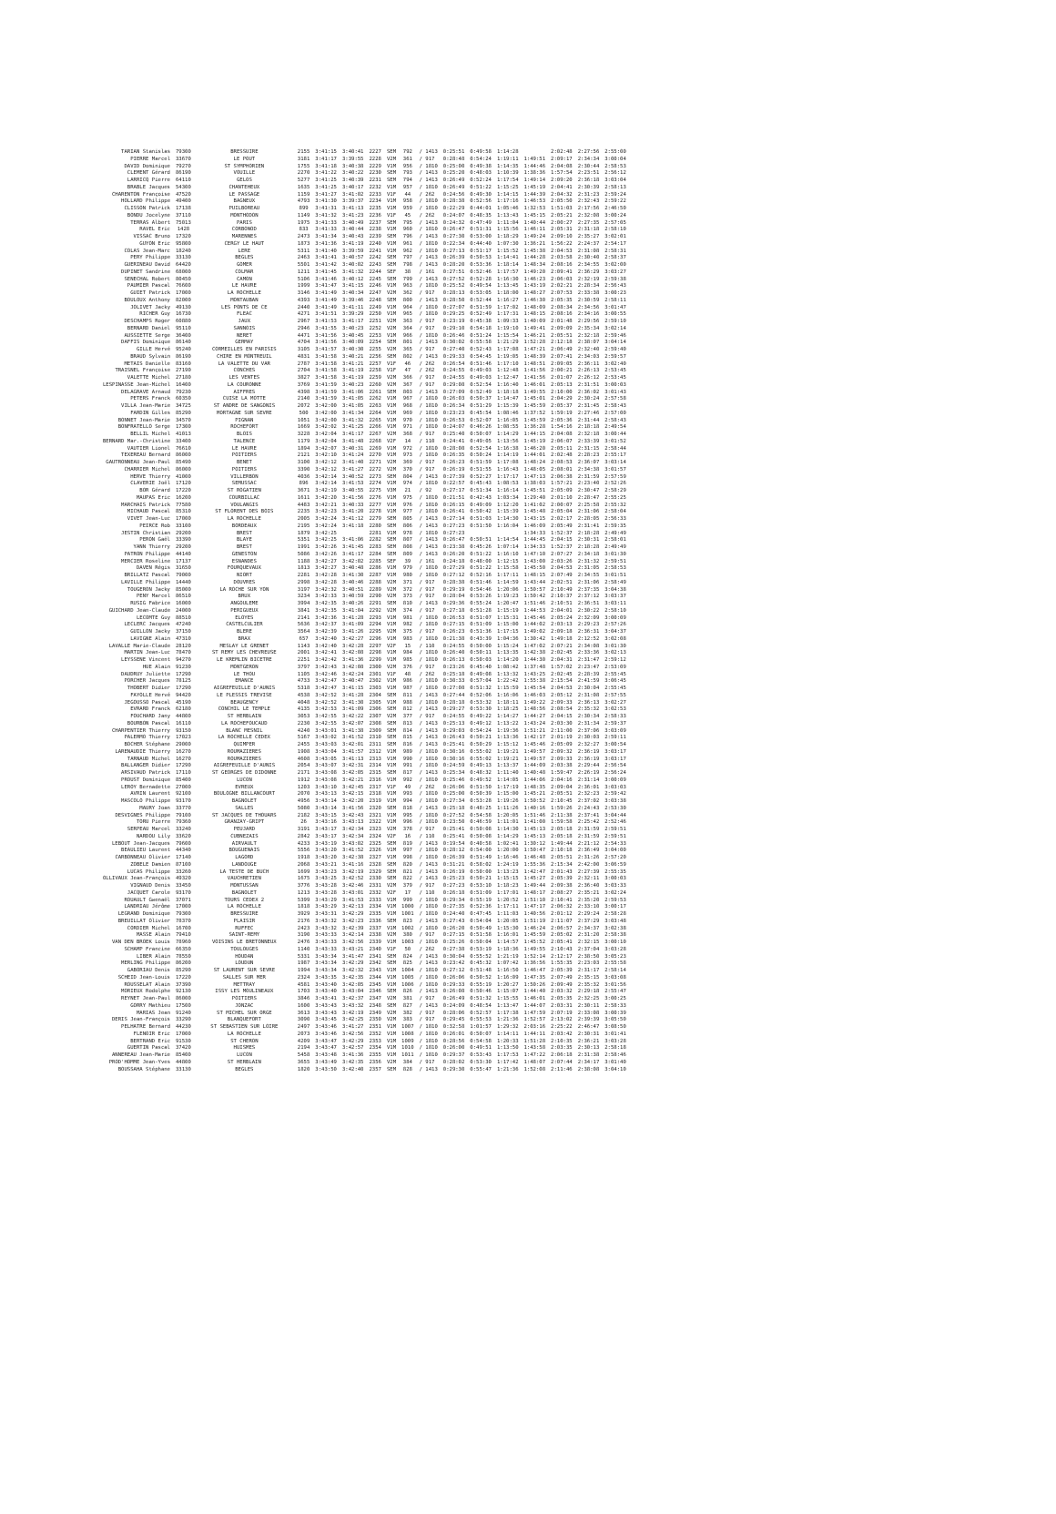| TARIAN Stanislas | 79300 | BRESSUIRE | 2155 | 3:41:15 | 3:40:41 | 2227 | SEM | 792 | / 1413 | 0:25:51 | 0:49:58 | 1:14:28 | | 2:02:48 | 2:27:56 | 2:55:00 |
| PIERRE Marcel | 33670 | LE POUT | 3181 | 3:41:17 | 3:39:55 | 2228 | V2M | 361 | / 917 | 0:28:48 | 0:54:24 | 1:19:11 | 1:49:51 | 2:09:17 | 2:34:34 | 3:00:04 |
| DAVID Dominique | 79270 | ST SYMPHORIEN | 1755 | 3:41:18 | 3:40:38 | 2229 | V1M | 956 | / 1810 | 0:25:00 | 0:49:38 | 1:14:35 | 1:44:46 | 2:04:08 | 2:30:44 | 2:58:53 |
| CLEMENT Gérard | 86190 | VOUILLE | 2270 | 3:41:22 | 3:40:22 | 2230 | SEM | 793 | / 1413 | 0:25:20 | 0:48:03 | 1:10:39 | 1:38:36 | 1:57:54 | 2:23:51 | 2:56:12 |
| LARRICQ Pierre | 64110 | GELOS | 5277 | 3:41:25 | 3:40:39 | 2231 | SEM | 794 | / 1413 | 0:26:49 | 0:52:24 | 1:17:54 | 1:49:14 | 2:09:20 | 2:36:18 | 3:03:04 |
| BRABLE Jacques | 54300 | CHANTEHEUX | 1635 | 3:41:25 | 3:40:17 | 2232 | V1M | 957 | / 1810 | 0:26:49 | 0:51:22 | 1:15:25 | 1:45:19 | 2:04:41 | 2:30:39 | 2:58:13 |
| CHARENTON Françoise | 47520 | LE PASSAGE | 1159 | 3:41:27 | 3:41:02 | 2233 | V1F | 44 | / 262 | 0:24:56 | 0:49:30 | 1:14:15 | 1:44:39 | 2:04:32 | 2:31:23 | 2:59:24 |
| HOLLARD Philippe | 49400 | BAGNEUX | 4793 | 3:41:30 | 3:39:37 | 2234 | V1M | 958 | / 1810 | 0:28:38 | 0:52:56 | 1:17:16 | 1:46:53 | 2:05:50 | 2:32:43 | 2:59:22 |
| CLISSON Patrick | 17138 | PUILBOREAU | 899 | 3:41:31 | 3:41:13 | 2235 | V1M | 959 | / 1810 | 0:22:29 | 0:44:01 | 1:05:46 | 1:32:53 | 1:51:03 | 2:17:56 | 2:46:50 |
| BONDU Jocelyne | 37110 | MONTHODON | 1149 | 3:41:32 | 3:41:23 | 2236 | V1F | 45 | / 262 | 0:24:07 | 0:48:35 | 1:13:43 | 1:45:15 | 2:05:21 | 2:32:08 | 3:00:24 |
| TERRAS Albert | 75013 | PARIS | 1975 | 3:41:33 | 3:40:49 | 2237 | SEM | 795 | / 1413 | 0:24:32 | 0:47:49 | 1:11:04 | 1:40:44 | 2:00:27 | 2:27:35 | 2:57:05 |
| RAVEL Eric | 1428 | CORBONOD | 833 | 3:41:33 | 3:40:44 | 2238 | V1M | 960 | / 1810 | 0:26:47 | 0:51:31 | 1:15:56 | 1:46:11 | 2:05:31 | 2:31:18 | 2:58:10 |
| VISSAC Bruno | 17320 | MARENNES | 2473 | 3:41:34 | 3:40:43 | 2239 | SEM | 796 | / 1413 | 0:27:30 | 0:53:00 | 1:18:29 | 1:49:24 | 2:09:10 | 2:35:27 | 3:02:01 |
| GUYON Eric | 95800 | CERGY LE HAUT | 1873 | 3:41:36 | 3:41:19 | 2240 | V1M | 961 | / 1810 | 0:22:34 | 0:44:40 | 1:07:30 | 1:36:21 | 1:56:22 | 2:24:37 | 2:54:17 |
| COLAS Jean-Marc | 18240 | LERE | 5311 | 3:41:40 | 3:39:59 | 2241 | V1M | 962 | / 1810 | 0:27:13 | 0:51:17 | 1:15:52 | 1:45:38 | 2:04:53 | 2:31:08 | 2:58:31 |
| PERY Philippe | 33130 | BEGLES | 2463 | 3:41:41 | 3:40:57 | 2242 | SEM | 797 | / 1413 | 0:26:39 | 0:50:53 | 1:14:41 | 1:44:28 | 2:03:58 | 2:30:40 | 2:58:37 |
| GUERINEAU David | 64420 | GOMER | 5501 | 3:41:42 | 3:40:02 | 2243 | SEM | 798 | / 1413 | 0:28:20 | 0:53:36 | 1:18:14 | 1:48:34 | 2:08:16 | 2:34:55 | 3:02:00 |
| DUPINET Sandrine | 68000 | COLMAR | 1211 | 3:41:45 | 3:41:32 | 2244 | SEF | 38 | / 161 | 0:27:51 | 0:52:46 | 1:17:57 | 1:49:20 | 2:09:41 | 2:36:29 | 3:03:27 |
| SENECHAL Robert | 80450 | CAMON | 5106 | 3:41:46 | 3:40:12 | 2245 | SEM | 799 | / 1413 | 0:27:52 | 0:52:28 | 1:16:30 | 1:46:23 | 2:06:03 | 2:32:19 | 2:59:38 |
| PAUMIER Pascal | 76600 | LE HAVRE | 1999 | 3:41:47 | 3:41:15 | 2246 | V1M | 963 | / 1810 | 0:25:52 | 0:49:54 | 1:13:45 | 1:43:19 | 2:02:21 | 2:28:34 | 2:56:43 |
| GUIET Patrick | 17000 | LA ROCHELLE | 3146 | 3:41:49 | 3:40:34 | 2247 | V2M | 362 | / 917 | 0:28:13 | 0:53:05 | 1:18:00 | 1:48:27 | 2:07:53 | 2:33:38 | 3:00:23 |
| BOULOUX Anthony | 82000 | MONTAUBAN | 4393 | 3:41:49 | 3:39:46 | 2248 | SEM | 800 | / 1413 | 0:28:50 | 0:52:44 | 1:16:27 | 1:46:30 | 2:05:35 | 2:30:59 | 2:58:11 |
| JOLIVET Jacky | 49130 | LES PONTS DE CE | 2440 | 3:41:49 | 3:41:11 | 2249 | V1M | 964 | / 1810 | 0:27:07 | 0:51:59 | 1:17:02 | 1:48:09 | 2:08:34 | 2:34:56 | 3:01:47 |
| RICHER Guy | 16730 | FLEAC | 4271 | 3:41:51 | 3:39:29 | 2250 | V1M | 965 | / 1810 | 0:29:25 | 0:52:49 | 1:17:31 | 1:48:15 | 2:08:16 | 2:34:16 | 3:00:55 |
| DESCHAMPS Roger | 60880 | JAUX | 2967 | 3:41:53 | 3:41:17 | 2251 | V2M | 363 | / 917 | 0:23:19 | 0:45:38 | 1:09:33 | 1:40:09 | 2:01:48 | 2:29:56 | 2:59:10 |
| BERNARD Daniel | 95110 | SANNOIS | 2946 | 3:41:55 | 3:40:23 | 2252 | V2M | 364 | / 917 | 0:29:10 | 0:54:18 | 1:19:10 | 1:49:41 | 2:09:09 | 2:35:34 | 3:02:14 |
| AUSSIETTE Serge | 36400 | NERET | 4471 | 3:41:56 | 3:40:45 | 2253 | V1M | 966 | / 1810 | 0:26:46 | 0:51:24 | 1:15:54 | 1:46:21 | 2:05:51 | 2:32:18 | 2:59:46 |
| DAFFIS Dominique | 86140 | GERMAY | 4704 | 3:41:56 | 3:40:09 | 2254 | SEM | 801 | / 1413 | 0:30:02 | 0:55:58 | 1:21:29 | 1:52:28 | 2:12:18 | 2:38:07 | 3:04:14 |
| GILLE Hervé | 95240 | CORMEILLES EN PARISIS | 3105 | 3:41:57 | 3:40:30 | 2255 | V2M | 365 | / 917 | 0:27:40 | 0:52:43 | 1:17:08 | 1:47:21 | 2:06:49 | 2:32:40 | 2:59:40 |
| BRAUD Sylvain | 86190 | CHIRE EN MONTREUIL | 4831 | 3:41:58 | 3:40:21 | 2256 | SEM | 802 | / 1413 | 0:29:33 | 0:54:45 | 1:19:05 | 1:48:39 | 2:07:41 | 2:34:03 | 2:59:57 |
| METAIS Danielle | 83160 | LA VALETTE DU VAR | 2787 | 3:41:58 | 3:41:21 | 2257 | V1F | 46 | / 262 | 0:26:54 | 0:51:46 | 1:17:10 | 1:48:51 | 2:09:05 | 2:36:11 | 3:02:40 |
| TRAISNEL Françoise | 27190 | CONCHES | 2704 | 3:41:58 | 3:41:19 | 2258 | V1F | 47 | / 262 | 0:24:55 | 0:49:03 | 1:12:48 | 1:41:56 | 2:00:21 | 2:26:13 | 2:53:45 |
| VALETTE Michel | 27180 | LES VENTES | 3827 | 3:41:58 | 3:41:19 | 2259 | V2M | 366 | / 917 | 0:24:55 | 0:49:03 | 1:12:47 | 1:41:56 | 2:01:07 | 2:26:12 | 2:53:45 |
| LESPINASSE Jean-Michel | 16400 | LA COURONNE | 3769 | 3:41:59 | 3:40:23 | 2260 | V2M | 367 | / 917 | 0:29:08 | 0:52:54 | 1:16:40 | 1:46:01 | 2:05:13 | 2:31:51 | 3:00:03 |
| DELAGRAVE Arnaud | 79230 | AIFFRES | 4398 | 3:41:59 | 3:41:06 | 2261 | SEM | 803 | / 1413 | 0:27:09 | 0:52:49 | 1:18:18 | 1:49:55 | 2:10:00 | 2:36:02 | 3:01:43 |
| PETERS Franck | 60350 | CUISE LA MOTTE | 2140 | 3:41:59 | 3:41:05 | 2262 | V1M | 967 | / 1810 | 0:26:03 | 0:50:37 | 1:14:47 | 1:45:01 | 2:04:29 | 2:30:24 | 2:57:58 |
| VILLA Jean-Marie | 34725 | ST ANDRE DE SANGONIS | 2072 | 3:42:00 | 3:41:05 | 2263 | V1M | 968 | / 1810 | 0:26:34 | 0:51:29 | 1:15:39 | 1:45:59 | 2:05:37 | 2:31:45 | 2:58:43 |
| FARDIN Gilles | 85290 | MORTAGNE SUR SEVRE | 500 | 3:42:00 | 3:41:34 | 2264 | V1M | 969 | / 1810 | 0:23:23 | 0:45:54 | 1:08:46 | 1:37:52 | 1:59:19 | 2:27:46 | 2:57:00 |
| BONNET Jean-Marie | 34570 | PIGNAN | 1051 | 3:42:00 | 3:41:32 | 2265 | V1M | 970 | / 1810 | 0:26:53 | 0:52:07 | 1:16:05 | 1:45:59 | 2:05:36 | 2:31:44 | 2:58:43 |
| BONFRATELLO Serge | 17300 | ROCHEFORT | 1669 | 3:42:02 | 3:41:25 | 2266 | V1M | 971 | / 1810 | 0:24:07 | 0:46:26 | 1:08:55 | 1:36:28 | 1:54:16 | 2:18:18 | 2:49:54 |
| BELLIL Michel | 41013 | BLOIS | 3228 | 3:42:04 | 3:41:17 | 2267 | V2M | 368 | / 917 | 0:25:40 | 0:50:07 | 1:14:29 | 1:44:15 | 2:04:08 | 2:32:18 | 3:00:44 |
| BERNARD Mar.-Christine | 33400 | TALENCE | 1179 | 3:42:04 | 3:41:48 | 2268 | V2F | 14 | / 110 | 0:24:41 | 0:49:05 | 1:13:56 | 1:45:19 | 2:06:07 | 2:33:39 | 3:01:52 |
| VAUTIER Lionel | 76610 | LE HAVRE | 1894 | 3:42:07 | 3:40:31 | 2269 | V1M | 972 | / 1810 | 0:28:08 | 0:52:54 | 1:16:38 | 1:46:20 | 2:05:11 | 2:31:15 | 2:58:44 |
| TEXEREAU Bernard | 86000 | POITIERS | 2121 | 3:42:10 | 3:41:24 | 2270 | V1M | 973 | / 1810 | 0:26:35 | 0:50:24 | 1:14:19 | 1:44:01 | 2:02:48 | 2:28:23 | 2:55:17 |
| GAUTRONNEAU Jean-Paul | 85490 | BENET | 3100 | 3:42:12 | 3:41:40 | 2271 | V2M | 369 | / 917 | 0:26:23 | 0:51:59 | 1:17:08 | 1:48:24 | 2:08:53 | 2:36:07 | 3:03:14 |
| CHARRIER Michel | 86000 | POITIERS | 3390 | 3:42:12 | 3:41:27 | 2272 | V2M | 370 | / 917 | 0:26:19 | 0:51:55 | 1:16:43 | 1:48:05 | 2:08:01 | 2:34:38 | 3:01:57 |
| HERVE Thierry | 41000 | VILLERBON | 4036 | 3:42:14 | 3:40:52 | 2273 | SEM | 804 | / 1413 | 0:27:39 | 0:52:27 | 1:17:17 | 1:47:13 | 2:06:38 | 2:31:59 | 2:57:59 |
| CLAVERIE Joël | 17120 | SEMUSSAC | 896 | 3:42:14 | 3:41:53 | 2274 | V1M | 974 | / 1810 | 0:22:57 | 0:45:43 | 1:08:53 | 1:38:03 | 1:57:21 | 2:23:40 | 2:52:26 |
| BOR Gérard | 17220 | ST ROGATIEN | 3671 | 3:42:19 | 3:40:55 | 2275 | V3M | 21 | / 92 | 0:27:17 | 0:51:34 | 1:16:14 | 1:45:51 | 2:05:09 | 2:30:47 | 2:58:29 |
| MAUPAS Eric | 16200 | COURBILLAC | 1611 | 3:42:20 | 3:41:56 | 2276 | V1M | 975 | / 1810 | 0:21:51 | 0:42:43 | 1:03:34 | 1:29:40 | 2:01:10 | 2:28:47 | 2:55:25 |
| MARCHAIS Patrick | 77580 | VOULANGIS | 4483 | 3:42:21 | 3:40:33 | 2277 | V1M | 976 | / 1810 | 0:26:15 | 0:49:09 | 1:12:20 | 1:41:02 | 2:00:07 | 2:25:58 | 2:55:32 |
| MICHAUD Pascal | 85310 | ST FLORENT DES BOIS | 2235 | 3:42:23 | 3:41:20 | 2278 | V1M | 977 | / 1810 | 0:26:41 | 0:50:42 | 1:15:39 | 1:45:48 | 2:05:04 | 2:31:06 | 2:58:04 |
| VIVET Jean-Luc | 17000 | LA ROCHELLE | 2005 | 3:42:24 | 3:41:12 | 2279 | SEM | 805 | / 1413 | 0:27:14 | 0:51:03 | 1:14:30 | 1:43:15 | 2:02:17 | 2:28:05 | 2:56:33 |
| PEIRCE Rob | 33100 | BORDEAUX | 2195 | 3:42:24 | 3:41:18 | 2280 | SEM | 806 | / 1413 | 0:27:23 | 0:51:50 | 1:16:04 | 1:46:09 | 2:05:49 | 2:31:41 | 2:59:35 |
| JESTIN Christian | 29200 | BREST | 1879 | 3:42:25 | | 2281 | V1M | 978 | / 1810 | 0:27:23 | | | 1:34:33 | 1:52:37 | 2:18:28 | 2:49:49 |
| PERON Gaël | 33390 | BLAYE | 5351 | 3:42:25 | 3:41:06 | 2282 | SEM | 807 | / 1413 | 0:26:47 | 0:50:51 | 1:14:54 | 1:44:45 | 2:04:15 | 2:30:31 | 2:58:01 |
| YANN Thierry | 29200 | BREST | 1991 | 3:42:26 | 3:41:45 | 2283 | SEM | 808 | / 1413 | 0:23:38 | 0:45:26 | 1:07:14 | 1:34:33 | 1:52:37 | 2:18:28 | 2:49:49 |
| PATRON Philippe | 44140 | GENESTON | 5086 | 3:42:26 | 3:41:17 | 2284 | SEM | 809 | / 1413 | 0:26:20 | 0:51:22 | 1:16:10 | 1:47:10 | 2:07:27 | 2:34:18 | 3:01:30 |
| MERCIER Roseline | 17137 | ESNANDES | 1188 | 3:42:27 | 3:42:02 | 2285 | SEF | 39 | / 161 | 0:24:18 | 0:48:00 | 1:12:15 | 1:43:00 | 2:03:26 | 2:31:32 | 2:59:51 |
| DAVEN Régis | 31650 | FOURQUEVAUX | 1813 | 3:42:27 | 3:40:48 | 2286 | V1M | 979 | / 1810 | 0:27:29 | 0:51:22 | 1:15:58 | 1:45:50 | 2:04:53 | 2:31:05 | 2:58:53 |
| BRILLATZ Pascal | 79000 | NIORT | 2281 | 3:42:28 | 3:41:30 | 2287 | V1M | 980 | / 1810 | 0:27:12 | 0:52:16 | 1:17:11 | 1:48:15 | 2:07:49 | 2:34:55 | 3:01:51 |
| LAVILLE Philippe | 14440 | DOUVRES | 2998 | 3:42:28 | 3:40:46 | 2288 | V2M | 371 | / 917 | 0:28:38 | 0:51:46 | 1:14:59 | 1:43:44 | 2:02:51 | 2:31:06 | 2:58:49 |
| TOUGERON Jacky | 85000 | LA ROCHE SUR YON | 3197 | 3:42:32 | 3:40:51 | 2289 | V2M | 372 | / 917 | 0:29:19 | 0:54:46 | 1:20:06 | 1:50:57 | 2:10:49 | 2:37:35 | 3:04:38 |
| PENY Marcel | 86510 | BRUX | 3234 | 3:42:33 | 3:40:59 | 2290 | V2M | 373 | / 917 | 0:28:04 | 0:53:26 | 1:19:23 | 1:50:42 | 2:10:37 | 2:37:12 | 3:03:37 |
| RUSIG Fabrice | 16000 | ANGOULEME | 3994 | 3:42:35 | 3:40:26 | 2291 | SEM | 810 | / 1413 | 0:29:36 | 0:55:24 | 1:20:47 | 1:51:46 | 2:10:51 | 2:36:51 | 3:03:11 |
| GUICHARD Jean-Claude | 24000 | PERIGUEUX | 3841 | 3:42:35 | 3:41:04 | 2292 | V2M | 374 | / 917 | 0:27:18 | 0:51:28 | 1:15:19 | 1:44:53 | 2:04:01 | 2:30:22 | 2:58:10 |
| LECOMTE Guy | 88510 | ELOYES | 2141 | 3:42:36 | 3:41:28 | 2293 | V1M | 981 | / 1810 | 0:26:53 | 0:51:07 | 1:15:31 | 1:45:46 | 2:05:24 | 2:32:09 | 3:00:09 |
| LECLERC Jacques | 47240 | CASTELCULIER | 5636 | 3:42:37 | 3:41:09 | 2294 | V1M | 982 | / 1810 | 0:27:15 | 0:51:09 | 1:15:00 | 1:44:02 | 2:03:13 | 2:29:23 | 2:57:26 |
| GUILLON Jacky | 37150 | BLERE | 3564 | 3:42:39 | 3:41:26 | 2295 | V2M | 375 | / 917 | 0:26:23 | 0:51:36 | 1:17:15 | 1:49:02 | 2:09:18 | 2:36:31 | 3:04:37 |
| LAVIGNE Alain | 47310 | BRAX | 657 | 3:42:40 | 3:42:27 | 2296 | V1M | 983 | / 1810 | 0:21:38 | 0:43:39 | 1:04:36 | 1:30:42 | 1:49:18 | 2:12:52 | 3:02:08 |
| LAVALLE Marie-Claude | 28120 | MESLAY LE GRENET | 1143 | 3:42:40 | 3:42:28 | 2297 | V2F | 15 | / 110 | 0:24:55 | 0:50:00 | 1:15:24 | 1:47:02 | 2:07:21 | 2:34:08 | 3:01:30 |
| MARTIN Jean-Luc | 78470 | ST REMY LES CHEVREUSE | 2001 | 3:42:41 | 3:42:08 | 2298 | V1M | 984 | / 1810 | 0:26:40 | 0:50:11 | 1:13:35 | 1:42:38 | 2:02:45 | 2:33:36 | 3:02:13 |
| LEYSSENE Vincent | 94270 | LE KREMLIN BICETRE | 2251 | 3:42:42 | 3:41:36 | 2299 | V1M | 985 | / 1810 | 0:26:13 | 0:50:03 | 1:14:20 | 1:44:30 | 2:04:31 | 2:31:47 | 2:59:12 |
| HUE Alain | 91230 | MONTGERON | 3797 | 3:42:43 | 3:42:08 | 2300 | V2M | 376 | / 917 | 0:23:26 | 0:45:40 | 1:08:42 | 1:37:48 | 1:57:02 | 2:23:47 | 2:53:09 |
| DAUDRUY Juliette | 17290 | LE THOU | 1105 | 3:42:46 | 3:42:24 | 2301 | V1F | 48 | / 262 | 0:25:18 | 0:49:08 | 1:13:32 | 1:43:25 | 2:02:45 | 2:28:39 | 2:55:45 |
| PORCHER Jacques | 78125 | EMANCE | 4733 | 3:42:47 | 3:40:47 | 2302 | V1M | 986 | / 1810 | 0:30:33 | 0:57:04 | 1:22:42 | 1:55:38 | 2:15:54 | 2:41:59 | 3:06:45 |
| THOBERT Didier | 17290 | AIGREFEUILLE D'AUNIS | 5318 | 3:42:47 | 3:41:15 | 2303 | V1M | 987 | / 1810 | 0:27:08 | 0:51:32 | 1:15:59 | 1:45:54 | 2:04:53 | 2:30:04 | 2:55:45 |
| FAYOLLE Hervé | 94420 | LE PLESSIS TREVISE | 4538 | 3:42:52 | 3:41:28 | 2304 | SEM | 811 | / 1413 | 0:27:44 | 0:52:06 | 1:16:06 | 1:46:03 | 2:05:12 | 2:31:08 | 2:57:55 |
| JEGOUSSO Pascal | 45190 | BEAUGENCY | 4048 | 3:42:52 | 3:41:30 | 2305 | V1M | 988 | / 1810 | 0:28:18 | 0:53:32 | 1:18:11 | 1:49:22 | 2:09:33 | 2:36:13 | 3:02:27 |
| EVRARD Franck | 62180 | CONCHIL LE TEMPLE | 4135 | 3:42:53 | 3:41:09 | 2306 | SEM | 812 | / 1413 | 0:29:27 | 0:53:30 | 1:18:25 | 1:48:56 | 2:08:54 | 2:35:32 | 3:02:53 |
| FOUCHARD Jany | 44800 | ST HERBLAIN | 3053 | 3:42:55 | 3:42:22 | 2307 | V2M | 377 | / 917 | 0:24:55 | 0:49:22 | 1:14:27 | 1:44:27 | 2:04:15 | 2:30:34 | 2:58:33 |
| BOURBON Pascal | 16110 | LA ROCHEFOUCAUD | 2230 | 3:42:55 | 3:42:07 | 2308 | SEM | 813 | / 1413 | 0:25:13 | 0:49:12 | 1:13:22 | 1:43:24 | 2:03:30 | 2:31:34 | 2:59:37 |
| CHARPENTIER Thierry | 93150 | BLANC MESNIL | 4240 | 3:43:01 | 3:41:38 | 2309 | SEM | 814 | / 1413 | 0:29:03 | 0:54:24 | 1:19:36 | 1:51:21 | 2:11:00 | 2:37:06 | 3:03:09 |
| PALERMO Thierry | 17023 | LA ROCHELLE CEDEX | 5167 | 3:43:02 | 3:41:52 | 2310 | SEM | 815 | / 1413 | 0:26:43 | 0:50:21 | 1:13:36 | 1:42:17 | 2:01:19 | 2:30:03 | 2:59:11 |
| BOCHER Stéphane | 29000 | QUIMPER | 2455 | 3:43:03 | 3:42:01 | 2311 | SEM | 816 | / 1413 | 0:25:41 | 0:50:29 | 1:15:12 | 1:45:46 | 2:05:09 | 2:32:27 | 3:00:54 |
| LARENAUDIE Thierry | 16270 | ROUMAZIERES | 1908 | 3:43:04 | 3:41:57 | 2312 | V1M | 989 | / 1810 | 0:30:16 | 0:55:02 | 1:19:21 | 1:49:57 | 2:09:32 | 2:36:19 | 3:03:17 |
| TARNAUD Michel | 16270 | ROUMAZIERES | 4608 | 3:43:05 | 3:41:13 | 2313 | V1M | 990 | / 1810 | 0:30:16 | 0:55:02 | 1:19:21 | 1:49:57 | 2:09:33 | 2:36:19 | 3:03:17 |
| BALLANGER Didier | 17290 | AIGREFEUILLE D'AUNIS | 2054 | 3:43:07 | 3:42:31 | 2314 | V1M | 991 | / 1810 | 0:24:59 | 0:49:13 | 1:13:37 | 1:44:09 | 2:03:38 | 2:29:44 | 2:56:54 |
| ARSIVAUD Patrick | 17110 | ST GEORGES DE DIDONNE | 2171 | 3:43:08 | 3:42:05 | 2315 | SEM | 817 | / 1413 | 0:25:34 | 0:48:32 | 1:11:40 | 1:40:48 | 1:59:47 | 2:26:19 | 2:56:24 |
| PROUST Dominique | 85400 | LUCON | 1912 | 3:43:08 | 3:42:21 | 2316 | V1M | 992 | / 1810 | 0:25:46 | 0:49:52 | 1:14:05 | 1:44:06 | 2:04:16 | 2:31:14 | 3:00:09 |
| LEROY Bernadette | 27000 | EVREUX | 1203 | 3:43:10 | 3:42:45 | 2317 | V1F | 49 | / 262 | 0:26:06 | 0:51:50 | 1:17:19 | 1:48:35 | 2:09:04 | 2:36:01 | 3:03:03 |
| AVRIN Laurent | 92100 | BOULOGNE BILLANCOURT | 2070 | 3:43:13 | 3:42:15 | 2318 | V1M | 993 | / 1810 | 0:25:00 | 0:50:39 | 1:15:00 | 1:45:21 | 2:05:51 | 2:32:23 | 2:59:42 |
| MASCOLO Philippe | 93170 | BAGNOLET | 4956 | 3:43:14 | 3:42:20 | 2319 | V1M | 994 | / 1810 | 0:27:34 | 0:53:28 | 1:19:26 | 1:50:52 | 2:10:45 | 2:37:02 | 3:03:38 |
| MAURY Joan | 33770 | SALLES | 5080 | 3:43:14 | 3:41:56 | 2320 | SEM | 818 | / 1413 | 0:25:18 | 0:48:25 | 1:11:26 | 1:40:16 | 1:59:26 | 2:24:43 | 2:53:30 |
| DESVIGNES Philippe | 79100 | ST JACQUES DE THOUARS | 2182 | 3:43:15 | 3:42:43 | 2321 | V1M | 995 | / 1810 | 0:27:52 | 0:54:58 | 1:20:05 | 1:51:46 | 2:11:38 | 2:37:41 | 3:04:44 |
| TORU Pierre | 79360 | GRANZAY-GRIPT | 26 | 3:43:16 | 3:43:13 | 2322 | V1M | 996 | / 1810 | 0:23:50 | 0:46:59 | 1:11:01 | 1:41:00 | 1:59:58 | 2:25:42 | 2:52:46 |
| SERPEAU Marcel | 33240 | PEUJARD | 3191 | 3:43:17 | 3:42:34 | 2323 | V2M | 378 | / 917 | 0:25:41 | 0:50:08 | 1:14:30 | 1:45:13 | 2:05:18 | 2:31:59 | 2:59:51 |
| NARDOU Lily | 33620 | CUBNEZAIS | 2842 | 3:43:17 | 3:42:34 | 2324 | V2F | 16 | / 110 | 0:25:41 | 0:50:08 | 1:14:29 | 1:45:13 | 2:05:18 | 2:31:59 | 2:59:51 |
| LEBOUT Jean-Jacques | 79600 | AIRVAULT | 4233 | 3:43:19 | 3:43:02 | 2325 | SEM | 819 | / 1413 | 0:19:54 | 0:40:58 | 1:02:41 | 1:30:12 | 1:49:44 | 2:21:12 | 2:54:33 |
| BEAULIEU Laurent | 44340 | BOUGUENAIS | 5556 | 3:43:20 | 3:41:52 | 2326 | V1M | 997 | / 1810 | 0:28:12 | 0:54:00 | 1:20:00 | 1:50:47 | 2:10:18 | 2:36:49 | 3:04:00 |
| CARBONNEAU Olivier | 17140 | LAGORD | 1918 | 3:43:20 | 3:42:38 | 2327 | V1M | 998 | / 1810 | 0:26:39 | 0:51:49 | 1:16:46 | 1:46:48 | 2:05:51 | 2:31:26 | 2:57:20 |
| ZOBELE Damien | 87100 | LANDOUGE | 2068 | 3:43:21 | 3:41:16 | 2328 | SEM | 820 | / 1413 | 0:31:21 | 0:58:02 | 1:24:19 | 1:55:36 | 2:15:34 | 2:42:00 | 3:06:59 |
| LUCAS Philippe | 33260 | LA TESTE DE BUCH | 1699 | 3:43:23 | 3:42:19 | 2329 | SEM | 821 | / 1413 | 0:26:19 | 0:50:00 | 1:13:23 | 1:42:47 | 2:01:43 | 2:27:39 | 2:55:35 |
| OLLIVAUX Jean-François | 49320 | VAUCHRETIEN | 1675 | 3:43:25 | 3:42:52 | 2330 | SEM | 822 | / 1413 | 0:25:23 | 0:50:21 | 1:15:15 | 1:45:27 | 2:05:39 | 2:32:11 | 3:00:03 |
| VIGNAUD Denis | 33450 | MONTUSSAN | 3776 | 3:43:28 | 3:42:46 | 2331 | V2M | 379 | / 917 | 0:27:23 | 0:53:10 | 1:18:23 | 1:49:44 | 2:09:38 | 2:36:40 | 3:03:33 |
| JACQUET Carole | 93170 | BAGNOLET | 1213 | 3:43:28 | 3:43:01 | 2332 | V2F | 17 | / 110 | 0:26:18 | 0:51:09 | 1:17:01 | 1:48:17 | 2:08:27 | 2:35:21 | 3:02:24 |
| ROUAULT Gwenaël | 37071 | TOURS CEDEX 2 | 5399 | 3:43:29 | 3:41:53 | 2333 | V1M | 999 | / 1810 | 0:29:34 | 0:55:19 | 1:20:52 | 1:51:10 | 2:10:41 | 2:35:20 | 2:59:53 |
| LANDRIAU Jérôme | 17000 | LA ROCHELLE | 1818 | 3:43:29 | 3:42:13 | 2334 | V1M | 1000 | / 1810 | 0:27:35 | 0:52:36 | 1:17:11 | 1:47:17 | 2:06:32 | 2:33:10 | 3:00:17 |
| LEGRAND Dominique | 79300 | BRESSUIRE | 3929 | 3:43:31 | 3:42:29 | 2335 | V1M | 1001 | / 1810 | 0:24:40 | 0:47:45 | 1:11:03 | 1:40:56 | 2:01:12 | 2:29:24 | 2:58:28 |
| BREUILLAT Olivier | 78370 | PLAISIR | 2176 | 3:43:32 | 3:42:23 | 2336 | SEM | 823 | / 1413 | 0:27:43 | 0:54:04 | 1:20:05 | 1:51:19 | 2:11:07 | 2:37:29 | 3:03:48 |
| CORDIER Michel | 16700 | RUFFEC | 2423 | 3:43:32 | 3:42:39 | 2337 | V1M | 1002 | / 1810 | 0:26:20 | 0:50:49 | 1:15:30 | 1:46:24 | 2:06:57 | 2:34:37 | 3:02:38 |
| MASSE Alain | 79410 | SAINT-REMY | 3190 | 3:43:33 | 3:42:14 | 2338 | V2M | 380 | / 917 | 0:27:15 | 0:51:58 | 1:16:01 | 1:45:59 | 2:05:02 | 2:31:20 | 2:58:38 |
| VAN DEN BROEK Louis | 78960 | VOISINS LE BRETONNEUX | 2476 | 3:43:33 | 3:42:56 | 2339 | V1M | 1003 | / 1810 | 0:25:26 | 0:50:04 | 1:14:57 | 1:45:52 | 2:05:41 | 2:32:15 | 3:00:10 |
| SCHAMP Francine | 66350 | TOULOUGES | 1140 | 3:43:33 | 3:43:21 | 2340 | V1F | 50 | / 262 | 0:27:38 | 0:53:19 | 1:18:36 | 1:49:55 | 2:10:43 | 2:37:04 | 3:03:28 |
| LIBER Alain | 78550 | HOUDAN | 5331 | 3:43:34 | 3:41:47 | 2341 | SEM | 824 | / 1413 | 0:30:04 | 0:55:52 | 1:21:19 | 1:52:14 | 2:12:17 | 2:38:50 | 3:05:23 |
| MERLING Philippe | 86200 | LOUDUN | 1987 | 3:43:34 | 3:42:29 | 2342 | SEM | 825 | / 1413 | 0:23:42 | 0:45:32 | 1:07:42 | 1:36:56 | 1:55:35 | 2:23:03 | 2:55:58 |
| GABORIAU Denis | 85290 | ST LAURENT SUR SEVRE | 1994 | 3:43:34 | 3:42:32 | 2343 | V1M | 1004 | / 1810 | 0:27:12 | 0:51:48 | 1:16:50 | 1:46:47 | 2:05:39 | 2:31:17 | 2:58:14 |
| SCHEID Jean-Louis | 17220 | SALLES SUR MER | 2324 | 3:43:35 | 3:42:35 | 2344 | V1M | 1005 | / 1810 | 0:26:06 | 0:50:52 | 1:16:09 | 1:47:35 | 2:07:49 | 2:35:15 | 3:03:08 |
| ROUSSELAT Alain | 37390 | METTRAY | 4581 | 3:43:40 | 3:42:05 | 2345 | V1M | 1006 | / 1810 | 0:29:33 | 0:55:19 | 1:20:27 | 1:50:26 | 2:09:49 | 2:35:32 | 3:01:56 |
| MORIEUX Rodolphe | 92130 | ISSY LES MOULINEAUX | 1703 | 3:43:40 | 3:43:04 | 2346 | SEM | 826 | / 1413 | 0:26:08 | 0:50:46 | 1:15:07 | 1:44:40 | 2:03:32 | 2:29:18 | 2:55:47 |
| REYNET Jean-Paul | 86000 | POITIERS | 3846 | 3:43:41 | 3:42:37 | 2347 | V2M | 381 | / 917 | 0:26:49 | 0:51:32 | 1:15:55 | 1:46:01 | 2:05:35 | 2:32:25 | 3:00:25 |
| GORRY Mathieu | 17500 | JONZAC | 1600 | 3:43:43 | 3:43:32 | 2348 | SEM | 827 | / 1413 | 0:24:09 | 0:48:54 | 1:13:47 | 1:44:07 | 2:03:31 | 2:30:11 | 2:58:33 |
| MARIAS Jean | 91240 | ST MICHEL SUR ORGE | 3613 | 3:43:43 | 3:42:19 | 2349 | V2M | 382 | / 917 | 0:28:06 | 0:52:57 | 1:17:38 | 1:47:59 | 2:07:19 | 2:33:08 | 3:00:39 |
| DERIS Jean-François | 33290 | BLANQUEFORT | 3090 | 3:43:45 | 3:42:25 | 2350 | V2M | 383 | / 917 | 0:29:45 | 0:55:53 | 1:21:36 | 1:52:57 | 2:13:02 | 2:39:39 | 3:05:50 |
| PELHATRE Bernard | 44230 | ST SEBASTIEN SUR LOIRE | 2497 | 3:43:46 | 3:41:27 | 2351 | V1M | 1007 | / 1810 | 0:32:58 | 1:01:57 | 1:29:32 | 2:03:16 | 2:25:22 | 2:46:47 | 3:08:50 |
| FLENOIR Eric | 17000 | LA ROCHELLE | 2073 | 3:43:46 | 3:42:56 | 2352 | V1M | 1008 | / 1810 | 0:26:01 | 0:50:07 | 1:14:11 | 1:44:11 | 2:03:42 | 2:30:31 | 3:01:41 |
| BERTRAND Eric | 91530 | ST CHERON | 4209 | 3:43:47 | 3:42:29 | 2353 | V1M | 1009 | / 1810 | 0:28:56 | 0:54:58 | 1:20:33 | 1:51:28 | 2:10:35 | 2:36:21 | 3:03:28 |
| GUERTIN Pascal | 37420 | HUISMES | 2194 | 3:43:47 | 3:42:57 | 2354 | V1M | 1010 | / 1810 | 0:26:00 | 0:49:51 | 1:13:50 | 1:43:58 | 2:03:35 | 2:30:13 | 2:58:18 |
| ANNEREAU Jean-Marie | 85400 | LUCON | 5458 | 3:43:48 | 3:41:36 | 2355 | V1M | 1011 | / 1810 | 0:29:37 | 0:53:43 | 1:17:53 | 1:47:22 | 2:06:18 | 2:31:38 | 2:58:46 |
| PROD'HOMME Jean-Yves | 44800 | ST HERBLAIN | 3655 | 3:43:49 | 3:42:35 | 2356 | V2M | 384 | / 917 | 0:28:02 | 0:53:30 | 1:17:42 | 1:48:07 | 2:07:44 | 2:34:17 | 3:01:40 |
| BOUSSAHA Stéphane | 33130 | BEGLES | 1820 | 3:43:50 | 3:42:40 | 2357 | SEM | 828 | / 1413 | 0:29:30 | 0:55:47 | 1:21:36 | 1:52:08 | 2:11:46 | 2:38:08 | 3:04:10 |